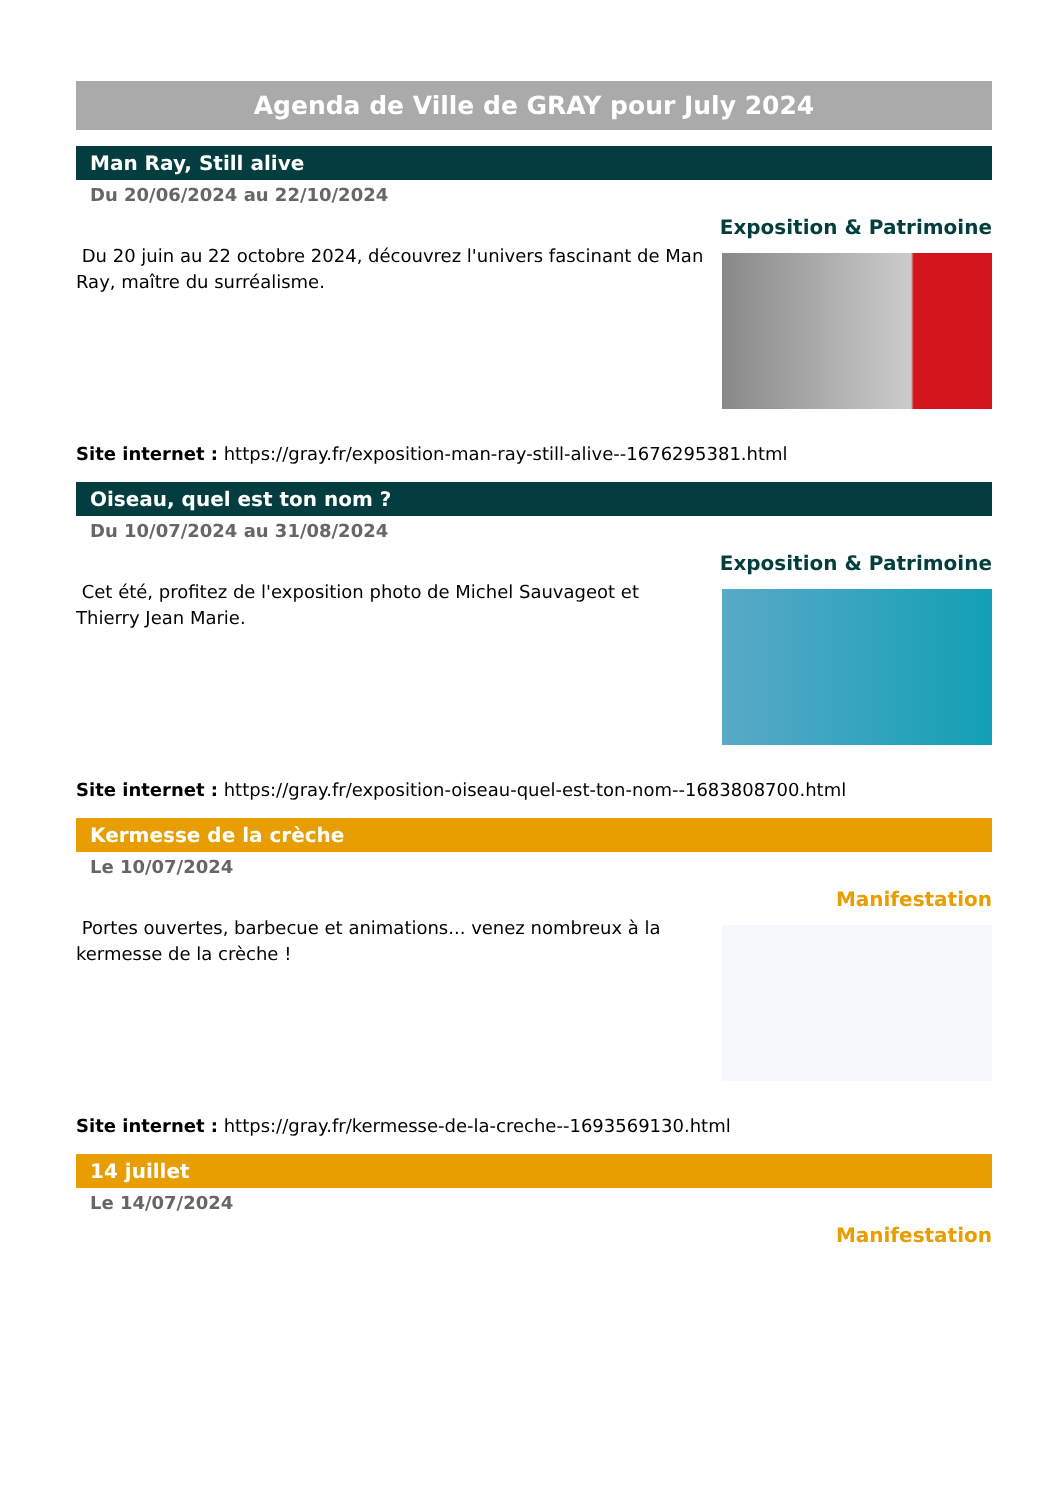Agenda de Ville de GRAY pour July 2024
Man Ray, Still alive
Du 20/06/2024 au 22/10/2024
Exposition & Patrimoine
Du 20 juin au 22 octobre 2024, découvrez l'univers fascinant de Man Ray, maître du surréalisme.
Site internet : https://gray.fr/exposition-man-ray-still-alive--1676295381.html
Oiseau, quel est ton nom ?
Du 10/07/2024 au 31/08/2024
Exposition & Patrimoine
Cet été, profitez de l'exposition photo de Michel Sauvageot et Thierry Jean Marie.
Site internet : https://gray.fr/exposition-oiseau-quel-est-ton-nom--1683808700.html
Kermesse de la crèche
Le 10/07/2024
Manifestation
Portes ouvertes, barbecue et animations... venez nombreux à la kermesse de la crèche !
Site internet : https://gray.fr/kermesse-de-la-creche--1693569130.html
14 juillet
Le 14/07/2024
Manifestation